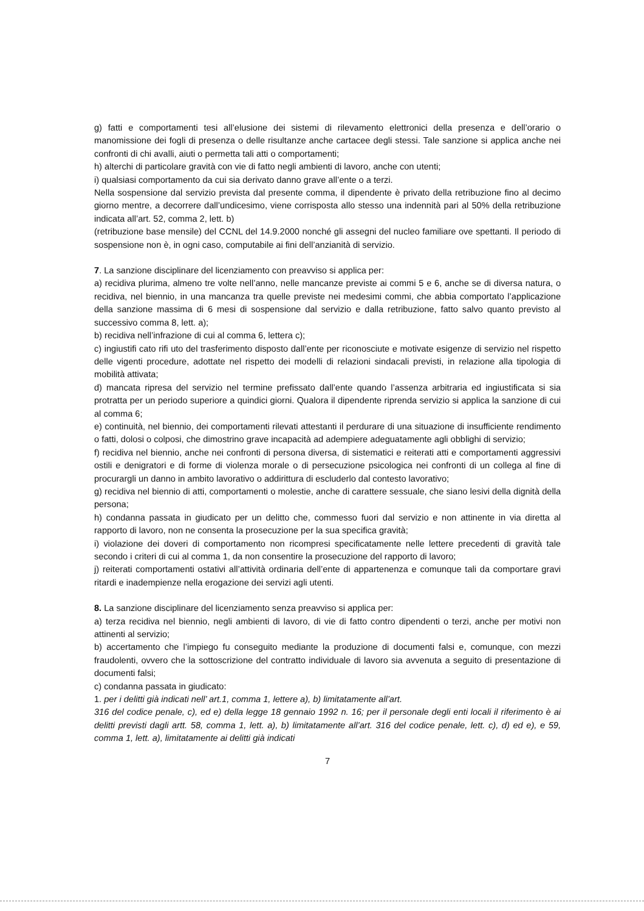g) fatti e comportamenti tesi all’elusione dei sistemi di rilevamento elettronici della presenza e dell’orario o manomissione dei fogli di presenza o delle risultanze anche cartacee degli stessi. Tale sanzione si applica anche nei confronti di chi avalli, aiuti o permetta tali atti o comportamenti;
h) alterchi di particolare gravità con vie di fatto negli ambienti di lavoro, anche con utenti;
i) qualsiasi comportamento da cui sia derivato danno grave all’ente o a terzi.
Nella sospensione dal servizio prevista dal presente comma, il dipendente è privato della retribuzione fino al decimo giorno mentre, a decorrere dall’undicesimo, viene corrisposta allo stesso una indennità pari al 50% della retribuzione indicata all’art. 52, comma 2, lett. b)
(retribuzione base mensile) del CCNL del 14.9.2000 nonché gli assegni del nucleo familiare ove spettanti. Il periodo di sospensione non è, in ogni caso, computabile ai fini dell’anzianità di servizio.
7. La sanzione disciplinare del licenziamento con preavviso si applica per:
a) recidiva plurima, almeno tre volte nell’anno, nelle mancanze previste ai commi 5 e 6, anche se di diversa natura, o recidiva, nel biennio, in una mancanza tra quelle previste nei medesimi commi, che abbia comportato l’applicazione della sanzione massima di 6 mesi di sospensione dal servizio e dalla retribuzione, fatto salvo quanto previsto al successivo comma 8, lett. a);
b) recidiva nell’infrazione di cui al comma 6, lettera c);
c) ingiustifi cato rifi uto del trasferimento disposto dall’ente per riconosciute e motivate esigenze di servizio nel rispetto delle vigenti procedure, adottate nel rispetto dei modelli di relazioni sindacali previsti, in relazione alla tipologia di mobilità attivata;
d) mancata ripresa del servizio nel termine prefissato dall’ente quando l’assenza arbitraria ed ingiustificata si sia protratta per un periodo superiore a quindici giorni. Qualora il dipendente riprenda servizio si applica la sanzione di cui al comma 6;
e) continuità, nel biennio, dei comportamenti rilevati attestanti il perdurare di una situazione di insufficiente rendimento o fatti, dolosi o colposi, che dimostrino grave incapacità ad adempiere adeguatamente agli obblighi di servizio;
f) recidiva nel biennio, anche nei confronti di persona diversa, di sistematici e reiterati atti e comportamenti aggressivi ostili e denigratori e di forme di violenza morale o di persecuzione psicologica nei confronti di un collega al fine di procurargli un danno in ambito lavorativo o addirittura di escluderlo dal contesto lavorativo;
g) recidiva nel biennio di atti, comportamenti o molestie, anche di carattere sessuale, che siano lesivi della dignità della persona;
h) condanna passata in giudicato per un delitto che, commesso fuori dal servizio e non attinente in via diretta al rapporto di lavoro, non ne consenta la prosecuzione per la sua specifica gravità;
i) violazione dei doveri di comportamento non ricompresi specificatamente nelle lettere precedenti di gravità tale secondo i criteri di cui al comma 1, da non consentire la prosecuzione del rapporto di lavoro;
j) reiterati comportamenti ostativi all’attività ordinaria dell’ente di appartenenza e comunque tali da comportare gravi ritardi e inadempienze nella erogazione dei servizi agli utenti.
8. La sanzione disciplinare del licenziamento senza preavviso si applica per:
a) terza recidiva nel biennio, negli ambienti di lavoro, di vie di fatto contro dipendenti o terzi, anche per motivi non attinenti al servizio;
b) accertamento che l’impiego fu conseguito mediante la produzione di documenti falsi e, comunque, con mezzi fraudolenti, ovvero che la sottoscrizione del contratto individuale di lavoro sia avvenuta a seguito di presentazione di documenti falsi;
c) condanna passata in giudicato:
1. per i delitti già indicati nell’ art.1, comma 1, lettere a), b) limitatamente all’art.
316 del codice penale, c), ed e) della legge 18 gennaio 1992 n. 16; per il personale degli enti locali il riferimento è ai delitti previsti dagli artt. 58, comma 1, lett. a), b) limitatamente all’art. 316 del codice penale, lett. c), d) ed e), e 59, comma 1, lett. a), limitatamente ai delitti già indicati
7